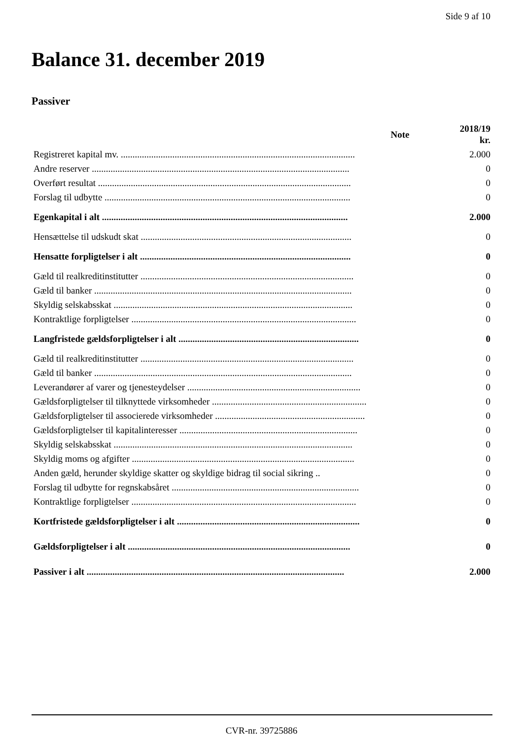Side 9 af 10
Balance 31. december 2019
Passiver
| | Note | 2018/19 kr. |
| --- | --- | --- |
| Registreret kapital mv. .................................................................................................... | | 2.000 |
| Andre reserver .............................................................................................................. | | 0 |
| Overført resultat ............................................................................................................ | | 0 |
| Forslag til udbytte ......................................................................................................... | | 0 |
| Egenkapital i alt ......................................................................................................... | | 2.000 |
| Hensættelse til udskudt skat .......................................................................................... | | 0 |
| Hensatte forpligtelser i alt .......................................................................................... | | 0 |
| Gæld til realkreditinstitutter ........................................................................................... | | 0 |
| Gæld til banker .............................................................................................................. | | 0 |
| Skyldig selskabsskat ...................................................................................................... | | 0 |
| Kontraktlige forpligtelser ................................................................................................ | | 0 |
| Langfristede gældsforpligtelser i alt ............................................................................. | | 0 |
| Gæld til realkreditinstitutter ........................................................................................... | | 0 |
| Gæld til banker .............................................................................................................. | | 0 |
| Leverandører af varer og tjenesteydelser .......................................................................... | | 0 |
| Gældsforpligtelser til tilknyttede virksomheder .................................................................. | | 0 |
| Gældsforpligtelser til associerede virksomheder ................................................................ | | 0 |
| Gældsforpligtelser til kapitalinteresser ............................................................................ | | 0 |
| Skyldig selskabsskat ...................................................................................................... | | 0 |
| Skyldig moms og afgifter ............................................................................................... | | 0 |
| Anden gæld, herunder skyldige skatter og skyldige bidrag til social sikring .. | | 0 |
| Forslag til udbytte for regnskabsåret ................................................................................ | | 0 |
| Kontraktlige forpligtelser ................................................................................................ | | 0 |
| Kortfristede gældsforpligtelser i alt .............................................................................. | | 0 |
| Gældsforpligtelser i alt ............................................................................................... | | 0 |
| Passiver i alt .............................................................................................................. | | 2.000 |
CVR-nr. 39725886